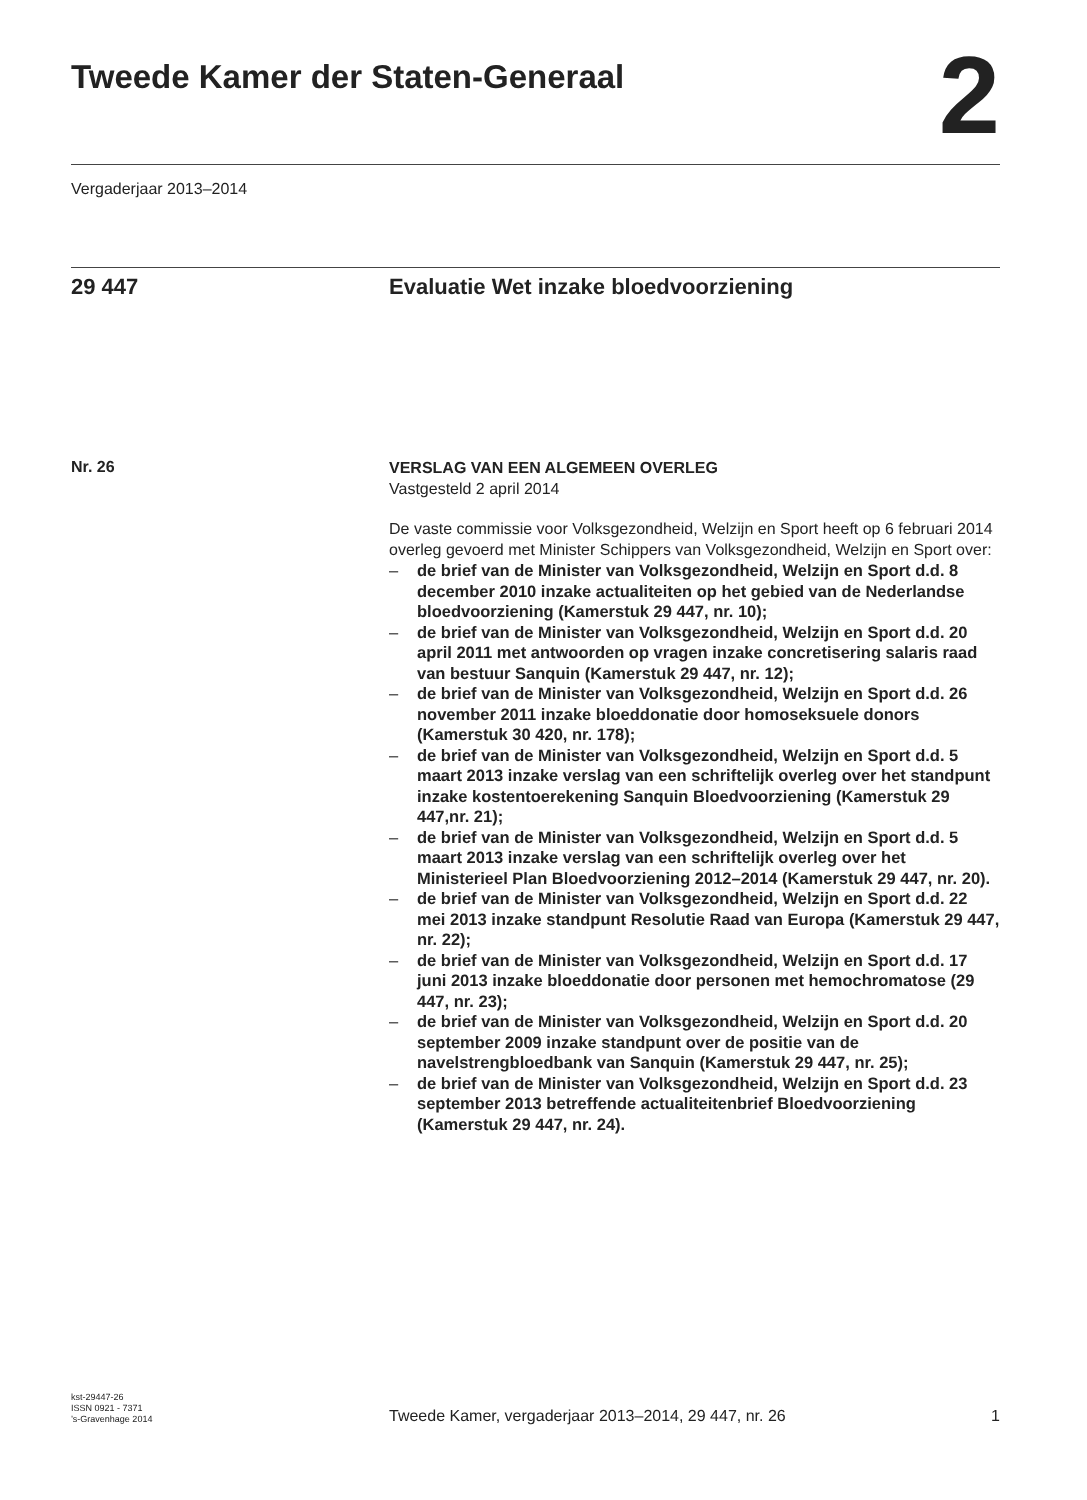Tweede Kamer der Staten-Generaal
2
Vergaderjaar 2013–2014
29 447 Evaluatie Wet inzake bloedvoorziening
Nr. 26
VERSLAG VAN EEN ALGEMEEN OVERLEG
Vastgesteld 2 april 2014
De vaste commissie voor Volksgezondheid, Welzijn en Sport heeft op 6 februari 2014 overleg gevoerd met Minister Schippers van Volksgezondheid, Welzijn en Sport over:
– de brief van de Minister van Volksgezondheid, Welzijn en Sport d.d. 8 december 2010 inzake actualiteiten op het gebied van de Nederlandse bloedvoorziening (Kamerstuk 29 447, nr. 10);
– de brief van de Minister van Volksgezondheid, Welzijn en Sport d.d. 20 april 2011 met antwoorden op vragen inzake concretisering salaris raad van bestuur Sanquin (Kamerstuk 29 447, nr. 12);
– de brief van de Minister van Volksgezondheid, Welzijn en Sport d.d. 26 november 2011 inzake bloeddonatie door homoseksuele donors (Kamerstuk 30 420, nr. 178);
– de brief van de Minister van Volksgezondheid, Welzijn en Sport d.d. 5 maart 2013 inzake verslag van een schriftelijk overleg over het standpunt inzake kostentoerekening Sanquin Bloedvoorziening (Kamerstuk 29 447,nr. 21);
– de brief van de Minister van Volksgezondheid, Welzijn en Sport d.d. 5 maart 2013 inzake verslag van een schriftelijk overleg over het Ministerieel Plan Bloedvoorziening 2012–2014 (Kamerstuk 29 447, nr. 20).
– de brief van de Minister van Volksgezondheid, Welzijn en Sport d.d. 22 mei 2013 inzake standpunt Resolutie Raad van Europa (Kamerstuk 29 447, nr. 22);
– de brief van de Minister van Volksgezondheid, Welzijn en Sport d.d. 17 juni 2013 inzake bloeddonatie door personen met hemochromatose (29 447, nr. 23);
– de brief van de Minister van Volksgezondheid, Welzijn en Sport d.d. 20 september 2009 inzake standpunt over de positie van de navelstrengbloedbank van Sanquin (Kamerstuk 29 447, nr. 25);
– de brief van de Minister van Volksgezondheid, Welzijn en Sport d.d. 23 september 2013 betreffende actualiteitenbrief Bloedvoorziening (Kamerstuk 29 447, nr. 24).
kst-29447-26
ISSN 0921 - 7371
’s-Gravenhage 2014
Tweede Kamer, vergaderjaar 2013–2014, 29 447, nr. 26
1